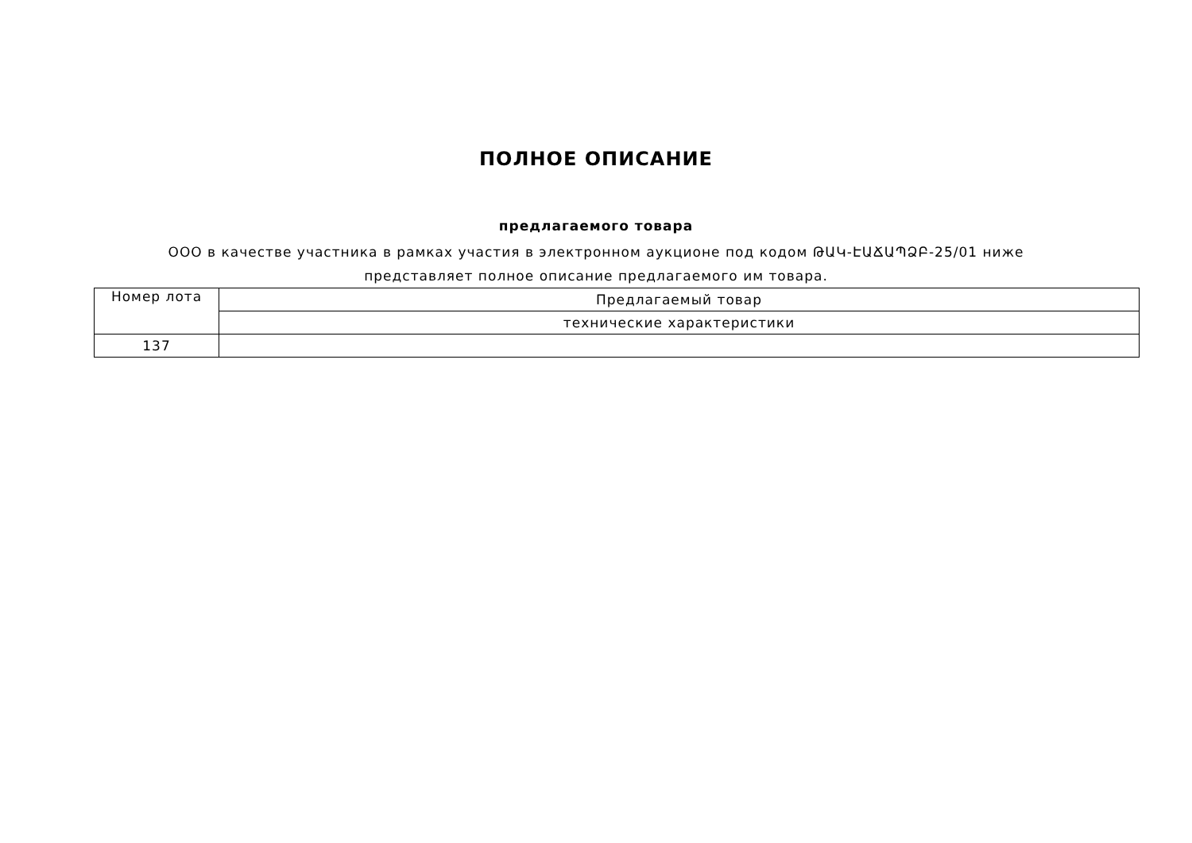ПОЛНОЕ ОПИСАНИЕ
предлагаемого товара
ООО в качестве участника в рамках участия в электронном аукционе под кодом ԹԱԿ-ԷԱՃԱՊՁԲ-25/01 ниже представляет полное описание предлагаемого им товара.
| Номер лота | Предлагаемый товар |
| --- | --- |
| | технические характеристики |
| 137 | |